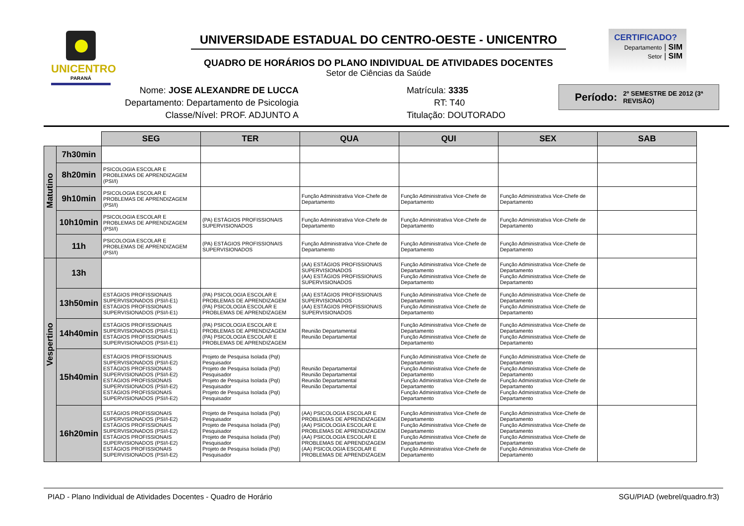UNICENTRO
PARANÁ
UNIVERSIDADE ESTADUAL DO CENTRO-OESTE - UNICENTRO
QUADRO DE HORÁRIOS DO PLANO INDIVIDUAL DE ATIVIDADES DOCENTES
Setor de Ciências da Saúde
CERTIFICADO?
Departamento | SIM
Setor | SIM
Nome: JOSE ALEXANDRE DE LUCCA
Departamento: Departamento de Psicologia
Classe/Nível: PROF. ADJUNTO A
Matrícula: 3335
RT: T40
Titulação: DOUTORADO
Período: 2º SEMESTRE DE 2012 (3ª REVISÃO)
| | | SEG | TER | QUA | QUI | SEX | SAB |
| Matutino | 7h30min | | | | | | |
| | 8h20min | PSICOLOGIA ESCOLAR E PROBLEMAS DE APRENDIZAGEM (PSI/I) | | | | | |
| | 9h10min | PSICOLOGIA ESCOLAR E PROBLEMAS DE APRENDIZAGEM (PSI/I) | | Função Administrativa Vice-Chefe de Departamento | Função Administrativa Vice-Chefe de Departamento | Função Administrativa Vice-Chefe de Departamento | |
| | 10h10min | PSICOLOGIA ESCOLAR E PROBLEMAS DE APRENDIZAGEM (PSI/I) | (PA) ESTÁGIOS PROFISSIONAIS SUPERVISIONADOS | Função Administrativa Vice-Chefe de Departamento | Função Administrativa Vice-Chefe de Departamento | Função Administrativa Vice-Chefe de Departamento | |
| | 11h | PSICOLOGIA ESCOLAR E PROBLEMAS DE APRENDIZAGEM (PSI/I) | (PA) ESTÁGIOS PROFISSIONAIS SUPERVISIONADOS | Função Administrativa Vice-Chefe de Departamento | Função Administrativa Vice-Chefe de Departamento | Função Administrativa Vice-Chefe de Departamento | |
| Vespertino | 13h | | | (AA) ESTÁGIOS PROFISSIONAIS SUPERVISIONADOS (AA) ESTÁGIOS PROFISSIONAIS SUPERVISIONADOS | Função Administrativa Vice-Chefe de Departamento Função Administrativa Vice-Chefe de Departamento | Função Administrativa Vice-Chefe de Departamento Função Administrativa Vice-Chefe de Departamento | |
| | 13h50min | ESTÁGIOS PROFISSIONAIS SUPERVISIONADOS (PSI/I-E1) ESTÁGIOS PROFISSIONAIS SUPERVISIONADOS (PSI/I-E1) | (PA) PSICOLOGIA ESCOLAR E PROBLEMAS DE APRENDIZAGEM (PA) PSICOLOGIA ESCOLAR E PROBLEMAS DE APRENDIZAGEM | (AA) ESTÁGIOS PROFISSIONAIS SUPERVISIONADOS (AA) ESTÁGIOS PROFISSIONAIS SUPERVISIONADOS | Função Administrativa Vice-Chefe de Departamento Função Administrativa Vice-Chefe de Departamento | Função Administrativa Vice-Chefe de Departamento Função Administrativa Vice-Chefe de Departamento | |
| | 14h40min | ESTÁGIOS PROFISSIONAIS SUPERVISIONADOS (PSI/I-E1) ESTÁGIOS PROFISSIONAIS SUPERVISIONADOS (PSI/I-E1) | (PA) PSICOLOGIA ESCOLAR E PROBLEMAS DE APRENDIZAGEM (PA) PSICOLOGIA ESCOLAR E PROBLEMAS DE APRENDIZAGEM | Reunião Departamental Reunião Departamental | Função Administrativa Vice-Chefe de Departamento Função Administrativa Vice-Chefe de Departamento | Função Administrativa Vice-Chefe de Departamento Função Administrativa Vice-Chefe de Departamento | |
| | 15h40min | ESTÁGIOS PROFISSIONAIS SUPERVISIONADOS (PSI/I-E2) ESTÁGIOS PROFISSIONAIS SUPERVISIONADOS (PSI/I-E2) ESTÁGIOS PROFISSIONAIS SUPERVISIONADOS (PSI/I-E2) ESTÁGIOS PROFISSIONAIS SUPERVISIONADOS (PSI/I-E2) | Projeto de Pesquisa Isolada (PqI) Pesquisador Projeto de Pesquisa Isolada (PqI) Pesquisador Projeto de Pesquisa Isolada (PqI) Pesquisador Projeto de Pesquisa Isolada (PqI) Pesquisador | Reunião Departamental Reunião Departamental Reunião Departamental Reunião Departamental | Função Administrativa Vice-Chefe de Departamento Função Administrativa Vice-Chefe de Departamento Função Administrativa Vice-Chefe de Departamento Função Administrativa Vice-Chefe de Departamento | Função Administrativa Vice-Chefe de Departamento Função Administrativa Vice-Chefe de Departamento Função Administrativa Vice-Chefe de Departamento Função Administrativa Vice-Chefe de Departamento | |
| | 16h20min | ESTÁGIOS PROFISSIONAIS SUPERVISIONADOS (PSI/I-E2) ESTÁGIOS PROFISSIONAIS SUPERVISIONADOS (PSI/I-E2) ESTÁGIOS PROFISSIONAIS SUPERVISIONADOS (PSI/I-E2) ESTÁGIOS PROFISSIONAIS SUPERVISIONADOS (PSI/I-E2) | Projeto de Pesquisa Isolada (PqI) Pesquisador Projeto de Pesquisa Isolada (PqI) Pesquisador Projeto de Pesquisa Isolada (PqI) Pesquisador Projeto de Pesquisa Isolada (PqI) Pesquisador | (AA) PSICOLOGIA ESCOLAR E PROBLEMAS DE APRENDIZAGEM (AA) PSICOLOGIA ESCOLAR E PROBLEMAS DE APRENDIZAGEM (AA) PSICOLOGIA ESCOLAR E PROBLEMAS DE APRENDIZAGEM (AA) PSICOLOGIA ESCOLAR E PROBLEMAS DE APRENDIZAGEM | Função Administrativa Vice-Chefe de Departamento Função Administrativa Vice-Chefe de Departamento Função Administrativa Vice-Chefe de Departamento Função Administrativa Vice-Chefe de Departamento | Função Administrativa Vice-Chefe de Departamento Função Administrativa Vice-Chefe de Departamento Função Administrativa Vice-Chefe de Departamento Função Administrativa Vice-Chefe de Departamento | |
PIAD - Plano Individual de Atividades Docentes - Quadro de Horário SGU/PIAD (webrel/quadro.fr3)